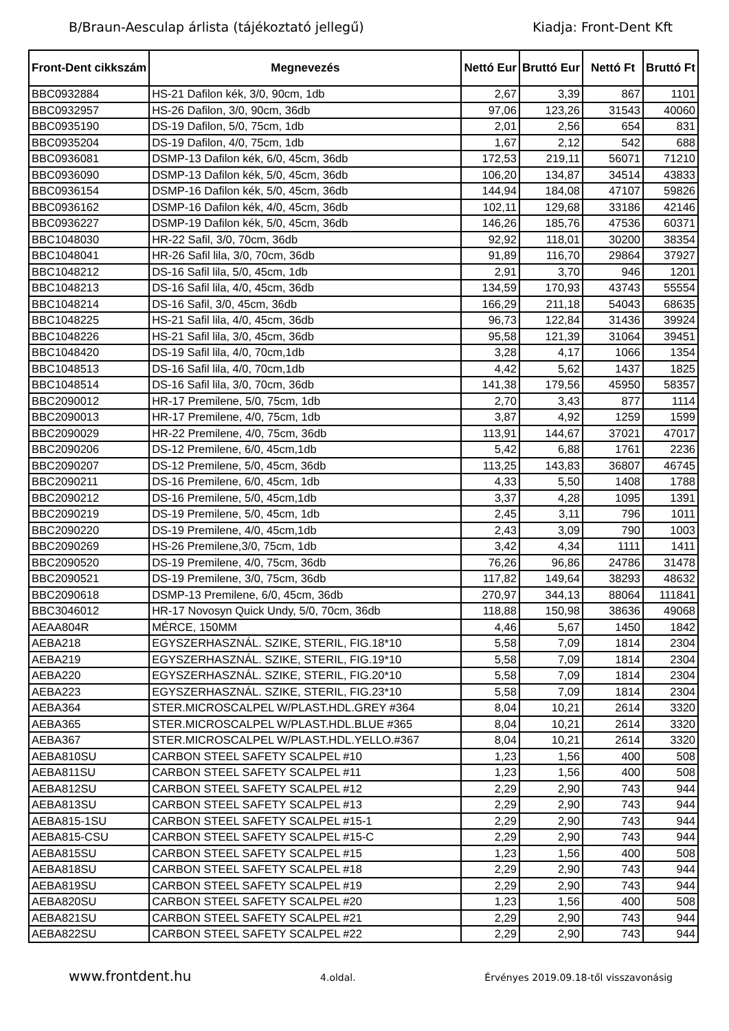B/Braun-Aesculap árlista (tájékoztató jellegű) Kiadja: Front-Dent Kft
| Front-Dent cikkszám | Megnevezés | Nettó Eur | Bruttó Eur | Nettó Ft | Bruttó Ft |
| --- | --- | --- | --- | --- | --- |
| BBC0932884 | HS-21 Dafilon kék, 3/0, 90cm, 1db | 2,67 | 3,39 | 867 | 1101 |
| BBC0932957 | HS-26 Dafilon, 3/0, 90cm, 36db | 97,06 | 123,26 | 31543 | 40060 |
| BBC0935190 | DS-19 Dafilon, 5/0, 75cm, 1db | 2,01 | 2,56 | 654 | 831 |
| BBC0935204 | DS-19 Dafilon, 4/0, 75cm, 1db | 1,67 | 2,12 | 542 | 688 |
| BBC0936081 | DSMP-13 Dafilon kék, 6/0, 45cm, 36db | 172,53 | 219,11 | 56071 | 71210 |
| BBC0936090 | DSMP-13 Dafilon kék, 5/0, 45cm, 36db | 106,20 | 134,87 | 34514 | 43833 |
| BBC0936154 | DSMP-16 Dafilon kék, 5/0, 45cm, 36db | 144,94 | 184,08 | 47107 | 59826 |
| BBC0936162 | DSMP-16 Dafilon kék, 4/0, 45cm, 36db | 102,11 | 129,68 | 33186 | 42146 |
| BBC0936227 | DSMP-19 Dafilon kék, 5/0, 45cm, 36db | 146,26 | 185,76 | 47536 | 60371 |
| BBC1048030 | HR-22 Safil, 3/0, 70cm, 36db | 92,92 | 118,01 | 30200 | 38354 |
| BBC1048041 | HR-26 Safil lila, 3/0, 70cm, 36db | 91,89 | 116,70 | 29864 | 37927 |
| BBC1048212 | DS-16 Safil lila, 5/0, 45cm, 1db | 2,91 | 3,70 | 946 | 1201 |
| BBC1048213 | DS-16 Safil lila, 4/0, 45cm, 36db | 134,59 | 170,93 | 43743 | 55554 |
| BBC1048214 | DS-16 Safil, 3/0, 45cm, 36db | 166,29 | 211,18 | 54043 | 68635 |
| BBC1048225 | HS-21 Safil lila, 4/0, 45cm, 36db | 96,73 | 122,84 | 31436 | 39924 |
| BBC1048226 | HS-21 Safil lila, 3/0, 45cm, 36db | 95,58 | 121,39 | 31064 | 39451 |
| BBC1048420 | DS-19 Safil lila, 4/0, 70cm,1db | 3,28 | 4,17 | 1066 | 1354 |
| BBC1048513 | DS-16 Safil lila, 4/0, 70cm,1db | 4,42 | 5,62 | 1437 | 1825 |
| BBC1048514 | DS-16 Safil lila, 3/0, 70cm, 36db | 141,38 | 179,56 | 45950 | 58357 |
| BBC2090012 | HR-17 Premilene, 5/0, 75cm, 1db | 2,70 | 3,43 | 877 | 1114 |
| BBC2090013 | HR-17 Premilene, 4/0, 75cm, 1db | 3,87 | 4,92 | 1259 | 1599 |
| BBC2090029 | HR-22 Premilene, 4/0, 75cm, 36db | 113,91 | 144,67 | 37021 | 47017 |
| BBC2090206 | DS-12 Premilene, 6/0, 45cm,1db | 5,42 | 6,88 | 1761 | 2236 |
| BBC2090207 | DS-12 Premilene, 5/0, 45cm, 36db | 113,25 | 143,83 | 36807 | 46745 |
| BBC2090211 | DS-16 Premilene, 6/0, 45cm, 1db | 4,33 | 5,50 | 1408 | 1788 |
| BBC2090212 | DS-16 Premilene, 5/0, 45cm,1db | 3,37 | 4,28 | 1095 | 1391 |
| BBC2090219 | DS-19 Premilene, 5/0, 45cm, 1db | 2,45 | 3,11 | 796 | 1011 |
| BBC2090220 | DS-19 Premilene, 4/0, 45cm,1db | 2,43 | 3,09 | 790 | 1003 |
| BBC2090269 | HS-26 Premilene,3/0, 75cm, 1db | 3,42 | 4,34 | 1111 | 1411 |
| BBC2090520 | DS-19 Premilene, 4/0, 75cm, 36db | 76,26 | 96,86 | 24786 | 31478 |
| BBC2090521 | DS-19 Premilene, 3/0, 75cm, 36db | 117,82 | 149,64 | 38293 | 48632 |
| BBC2090618 | DSMP-13 Premilene, 6/0, 45cm, 36db | 270,97 | 344,13 | 88064 | 111841 |
| BBC3046012 | HR-17 Novosyn Quick Undy, 5/0, 70cm, 36db | 118,88 | 150,98 | 38636 | 49068 |
| AEAA804R | MÉRCE, 150MM | 4,46 | 5,67 | 1450 | 1842 |
| AEBA218 | EGYSZERHASZNÁL. SZIKE, STERIL, FIG.18*10 | 5,58 | 7,09 | 1814 | 2304 |
| AEBA219 | EGYSZERHASZNÁL. SZIKE, STERIL, FIG.19*10 | 5,58 | 7,09 | 1814 | 2304 |
| AEBA220 | EGYSZERHASZNÁL. SZIKE, STERIL, FIG.20*10 | 5,58 | 7,09 | 1814 | 2304 |
| AEBA223 | EGYSZERHASZNÁL. SZIKE, STERIL, FIG.23*10 | 5,58 | 7,09 | 1814 | 2304 |
| AEBA364 | STER.MICROSCALPEL W/PLAST.HDL.GREY #364 | 8,04 | 10,21 | 2614 | 3320 |
| AEBA365 | STER.MICROSCALPEL W/PLAST.HDL.BLUE #365 | 8,04 | 10,21 | 2614 | 3320 |
| AEBA367 | STER.MICROSCALPEL W/PLAST.HDL.YELLO.#367 | 8,04 | 10,21 | 2614 | 3320 |
| AEBA810SU | CARBON STEEL SAFETY SCALPEL #10 | 1,23 | 1,56 | 400 | 508 |
| AEBA811SU | CARBON STEEL SAFETY SCALPEL #11 | 1,23 | 1,56 | 400 | 508 |
| AEBA812SU | CARBON STEEL SAFETY SCALPEL #12 | 2,29 | 2,90 | 743 | 944 |
| AEBA813SU | CARBON STEEL SAFETY SCALPEL #13 | 2,29 | 2,90 | 743 | 944 |
| AEBA815-1SU | CARBON STEEL SAFETY SCALPEL #15-1 | 2,29 | 2,90 | 743 | 944 |
| AEBA815-CSU | CARBON STEEL SAFETY SCALPEL #15-C | 2,29 | 2,90 | 743 | 944 |
| AEBA815SU | CARBON STEEL SAFETY SCALPEL #15 | 1,23 | 1,56 | 400 | 508 |
| AEBA818SU | CARBON STEEL SAFETY SCALPEL #18 | 2,29 | 2,90 | 743 | 944 |
| AEBA819SU | CARBON STEEL SAFETY SCALPEL #19 | 2,29 | 2,90 | 743 | 944 |
| AEBA820SU | CARBON STEEL SAFETY SCALPEL #20 | 1,23 | 1,56 | 400 | 508 |
| AEBA821SU | CARBON STEEL SAFETY SCALPEL #21 | 2,29 | 2,90 | 743 | 944 |
| AEBA822SU | CARBON STEEL SAFETY SCALPEL #22 | 2,29 | 2,90 | 743 | 944 |
www.frontdent.hu 4.oldal. Érvényes 2019.09.18-től visszavonásig